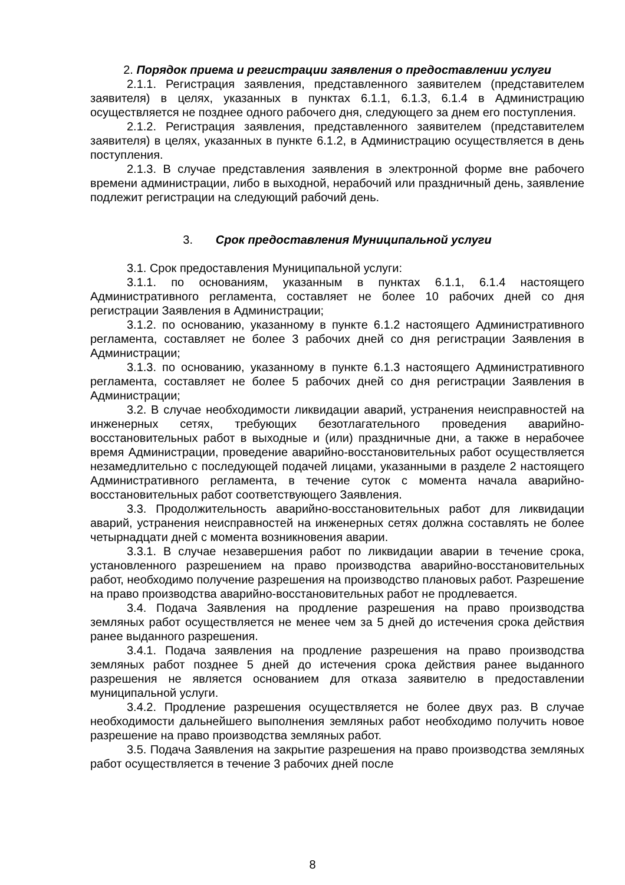2. Порядок приема и регистрации заявления о предоставлении услуги
2.1.1. Регистрация заявления, представленного заявителем (представителем заявителя) в целях, указанных в пунктах 6.1.1, 6.1.3, 6.1.4 в Администрацию осуществляется не позднее одного рабочего дня, следующего за днем его поступления.
2.1.2. Регистрация заявления, представленного заявителем (представителем заявителя) в целях, указанных в пункте 6.1.2, в Администрацию осуществляется в день поступления.
2.1.3. В случае представления заявления в электронной форме вне рабочего времени администрации, либо в выходной, нерабочий или праздничный день, заявление подлежит регистрации на следующий рабочий день.
3. Срок предоставления Муниципальной услуги
3.1. Срок предоставления Муниципальной услуги:
3.1.1. по основаниям, указанным в пунктах 6.1.1, 6.1.4 настоящего Административного регламента, составляет не более 10 рабочих дней со дня регистрации Заявления в Администрации;
3.1.2. по основанию, указанному в пункте 6.1.2 настоящего Административного регламента, составляет не более 3 рабочих дней со дня регистрации Заявления в Администрации;
3.1.3. по основанию, указанному в пункте 6.1.3 настоящего Административного регламента, составляет не более 5 рабочих дней со дня регистрации Заявления в Администрации;
3.2. В случае необходимости ликвидации аварий, устранения неисправностей на инженерных сетях, требующих безотлагательного проведения аварийно-восстановительных работ в выходные и (или) праздничные дни, а также в нерабочее время Администрации, проведение аварийно-восстановительных работ осуществляется незамедлительно с последующей подачей лицами, указанными в разделе 2 настоящего Административного регламента, в течение суток с момента начала аварийно-восстановительных работ соответствующего Заявления.
3.3. Продолжительность аварийно-восстановительных работ для ликвидации аварий, устранения неисправностей на инженерных сетях должна составлять не более четырнадцати дней с момента возникновения аварии.
3.3.1. В случае незавершения работ по ликвидации аварии в течение срока, установленного разрешением на право производства аварийно-восстановительных работ, необходимо получение разрешения на производство плановых работ. Разрешение на право производства аварийно-восстановительных работ не продлевается.
3.4. Подача Заявления на продление разрешения на право производства земляных работ осуществляется не менее чем за 5 дней до истечения срока действия ранее выданного разрешения.
3.4.1. Подача заявления на продление разрешения на право производства земляных работ позднее 5 дней до истечения срока действия ранее выданного разрешения не является основанием для отказа заявителю в предоставлении муниципальной услуги.
3.4.2. Продление разрешения осуществляется не более двух раз. В случае необходимости дальнейшего выполнения земляных работ необходимо получить новое разрешение на право производства земляных работ.
3.5. Подача Заявления на закрытие разрешения на право производства земляных работ осуществляется в течение 3 рабочих дней после
8